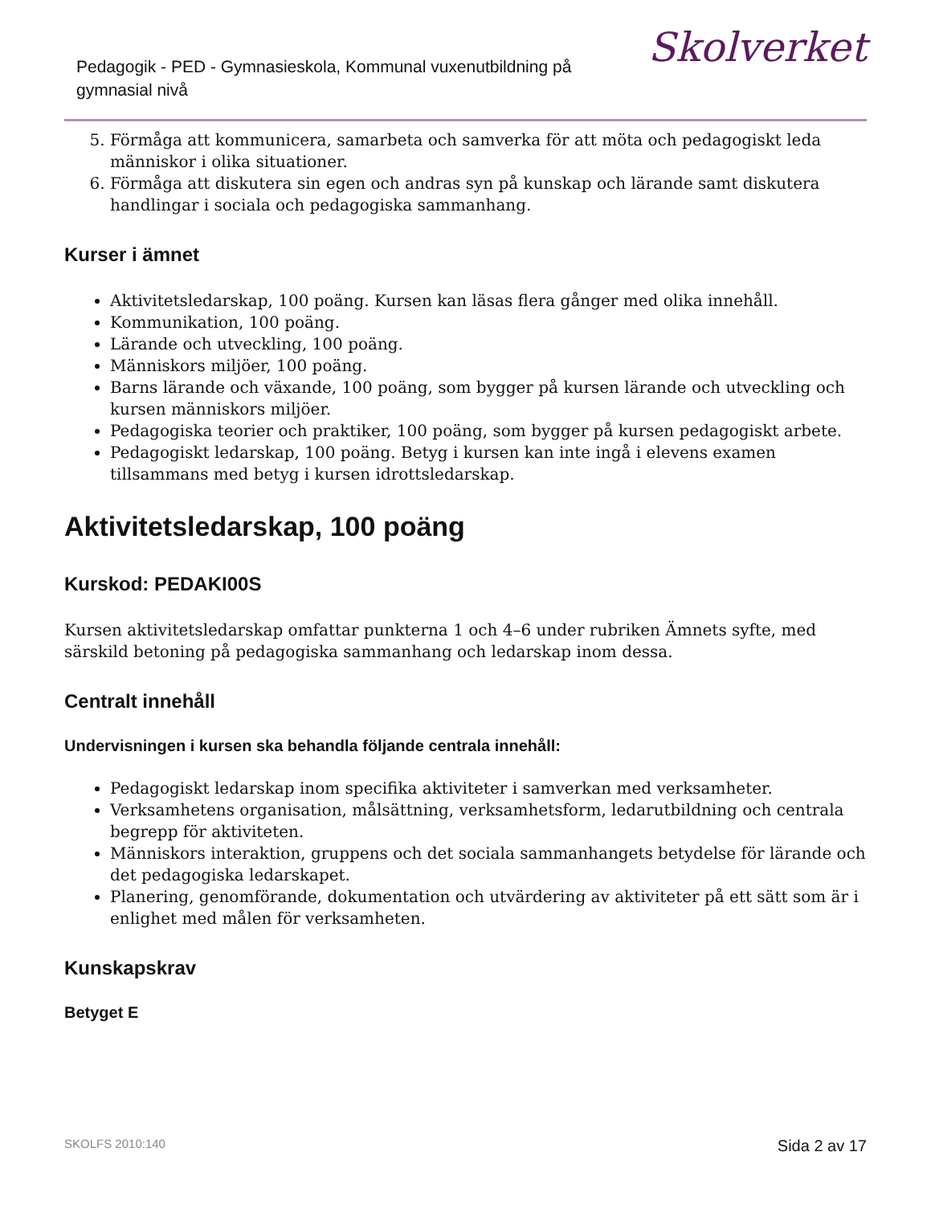Pedagogik - PED - Gymnasieskola, Kommunal vuxenutbildning på gymnasial nivå
Skolverket
5. Förmåga att kommunicera, samarbeta och samverka för att möta och pedagogiskt leda människor i olika situationer.
6. Förmåga att diskutera sin egen och andras syn på kunskap och lärande samt diskutera handlingar i sociala och pedagogiska sammanhang.
Kurser i ämnet
Aktivitetsledarskap, 100 poäng. Kursen kan läsas flera gånger med olika innehåll.
Kommunikation, 100 poäng.
Lärande och utveckling, 100 poäng.
Människors miljöer, 100 poäng.
Barns lärande och växande, 100 poäng, som bygger på kursen lärande och utveckling och kursen människors miljöer.
Pedagogiska teorier och praktiker, 100 poäng, som bygger på kursen pedagogiskt arbete.
Pedagogiskt ledarskap, 100 poäng. Betyg i kursen kan inte ingå i elevens examen tillsammans med betyg i kursen idrottsledarskap.
Aktivitetsledarskap, 100 poäng
Kurskod: PEDAKI00S
Kursen aktivitetsledarskap omfattar punkterna 1 och 4–6 under rubriken Ämnets syfte, med särskild betoning på pedagogiska sammanhang och ledarskap inom dessa.
Centralt innehåll
Undervisningen i kursen ska behandla följande centrala innehåll:
Pedagogiskt ledarskap inom specifika aktiviteter i samverkan med verksamheter.
Verksamhetens organisation, målsättning, verksamhetsform, ledarutbildning och centrala begrepp för aktiviteten.
Människors interaktion, gruppens och det sociala sammanhangets betydelse för lärande och det pedagogiska ledarskapet.
Planering, genomförande, dokumentation och utvärdering av aktiviteter på ett sätt som är i enlighet med målen för verksamheten.
Kunskapskrav
Betyget E
SKOLFS 2010:140 Sida 2 av 17